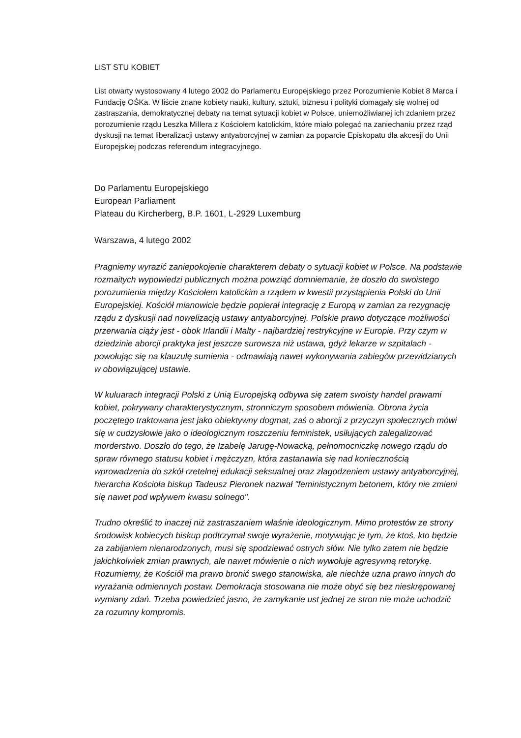LIST STU KOBIET
List otwarty wystosowany 4 lutego 2002 do Parlamentu Europejskiego przez Porozumienie Kobiet 8 Marca i Fundację OŚKa. W liście znane kobiety nauki, kultury, sztuki, biznesu i polityki domagały się wolnej od zastraszania, demokratycznej debaty na temat sytuacji kobiet w Polsce, uniemożliwianej ich zdaniem przez porozumienie rządu Leszka Millera z Kościołem katolickim, które miało polegać na zaniechaniu przez rząd dyskusji na temat liberalizacji ustawy antyaborcyjnej w zamian za poparcie Episkopatu dla akcesji do Unii Europejskiej podczas referendum integracyjnego.
Do Parlamentu Europejskiego
European Parliament
Plateau du Kircherberg, B.P. 1601, L-2929 Luxemburg
Warszawa, 4 lutego 2002
Pragniemy wyrazić zaniepokojenie charakterem debaty o sytuacji kobiet w Polsce. Na podstawie rozmaitych wypowiedzi publicznych można powziąć domniemanie, że doszło do swoistego porozumienia między Kościołem katolickim a rządem w kwestii przystąpienia Polski do Unii Europejskiej. Kościół mianowicie będzie popierał integrację z Europą w zamian za rezygnację rządu z dyskusji nad nowelizacją ustawy antyaborcyjnej. Polskie prawo dotyczące możliwości przerwania ciąży jest - obok Irlandii i Malty - najbardziej restrykcyjne w Europie. Przy czym w dziedzinie aborcji praktyka jest jeszcze surowsza niż ustawa, gdyż lekarze w szpitalach - powołując się na klauzulę sumienia - odmawiają nawet wykonywania zabiegów przewidzianych w obowiązującej ustawie.
W kuluarach integracji Polski z Unią Europejską odbywa się zatem swoisty handel prawami kobiet, pokrywany charakterystycznym, stronniczym sposobem mówienia. Obrona życia poczętego traktowana jest jako obiektywny dogmat, zaś o aborcji z przyczyn społecznych mówi się w cudzysłowie jako o ideologicznym roszczeniu feministek, usiłujących zalegalizować morderstwo. Doszło do tego, że Izabelę Jarugę-Nowacką, pełnomocniczkę nowego rządu do spraw równego statusu kobiet i mężczyzn, która zastanawia się nad koniecznością wprowadzenia do szkół rzetelnej edukacji seksualnej oraz złagodzeniem ustawy antyaborcyjnej, hierarcha Kościoła biskup Tadeusz Pieronek nazwał "feministycznym betonem, który nie zmieni się nawet pod wpływem kwasu solnego".
Trudno określić to inaczej niż zastraszaniem właśnie ideologicznym. Mimo protestów ze strony środowisk kobiecych biskup podtrzymał swoje wyrażenie, motywując je tym, że ktoś, kto będzie za zabijaniem nienarodzonych, musi się spodziewać ostrych słów. Nie tylko zatem nie będzie jakichkolwiek zmian prawnych, ale nawet mówienie o nich wywołuje agresywną retorykę. Rozumiemy, że Kościół ma prawo bronić swego stanowiska, ale niechże uzna prawo innych do wyrażania odmiennych postaw. Demokracja stosowana nie może obyć się bez nieskrępowanej wymiany zdań. Trzeba powiedzieć jasno, że zamykanie ust jednej ze stron nie może uchodzić za rozumny kompromis.